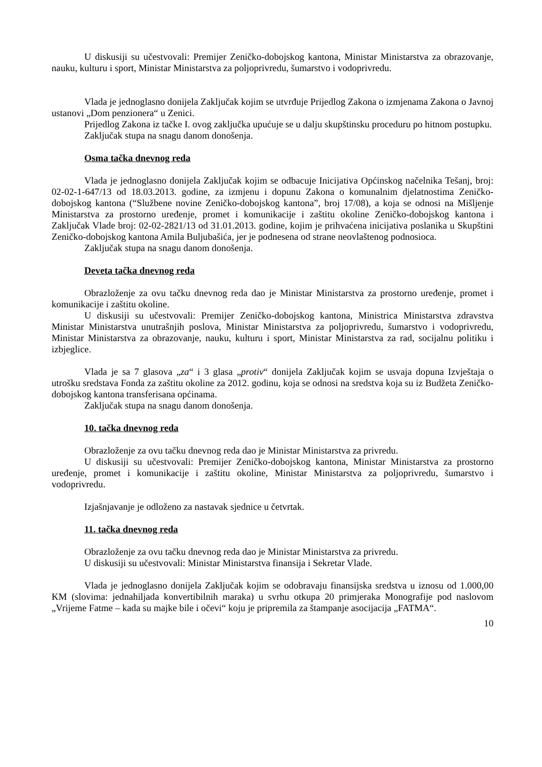U diskusiji su učestvovali: Premijer Zeničko-dobojskog kantona, Ministar Ministarstva za obrazovanje, nauku, kulturu i sport, Ministar Ministarstva za poljoprivredu, šumarstvo i vodoprivredu.
Vlada je jednoglasno donijela Zaključak kojim se utvrđuje Prijedlog Zakona o izmjenama Zakona o Javnoj ustanovi „Dom penzionera“ u Zenici.
Prijedlog Zakona iz tačke I. ovog zaključka upućuje se u dalju skupštinsku proceduru po hitnom postupku.
Zaključak stupa na snagu danom donošenja.
Osma tačka dnevnog reda
Vlada je jednoglasno donijela Zaključak kojim se odbacuje Inicijativa Općinskog načelnika Tešanj, broj: 02-02-1-647/13 od 18.03.2013. godine, za izmjenu i dopunu Zakona o komunalnim djelatnostima Zeničko-dobojskog kantona (“Službene novine Zeničko-dobojskog kantona”, broj 17/08), a koja se odnosi na Mišljenje Ministarstva za prostorno uređenje, promet i komunikacije i zaštitu okoline Zeničko-dobojskog kantona i Zaključak Vlade broj: 02-02-2821/13 od 31.01.2013. godine, kojim je prihvaćena inicijativa poslanika u Skupštini Zeničko-dobojskog kantona Amila Buljubašića, jer je podnesena od strane neovlaštenog podnosioca.
Zaključak stupa na snagu danom donošenja.
Deveta tačka dnevnog reda
Obrazloženje za ovu tačku dnevnog reda dao je Ministar Ministarstva za prostorno uređenje, promet i komunikacije i zaštitu okoline.
U diskusiji su učestvovali: Premijer Zeničko-dobojskog kantona, Ministrica Ministarstva zdravstva Ministar Ministarstva unutrašnjih poslova, Ministar Ministarstva za poljoprivredu, šumarstvo i vodoprivredu, Ministar Ministarstva za obrazovanje, nauku, kulturu i sport, Ministar Ministarstva za rad, socijalnu politiku i izbjeglice.
Vlada je sa 7 glasova „za“ i 3 glasa „protiv“ donijela Zaključak kojim se usvaja dopuna Izvještaja o utrošku sredstava Fonda za zaštitu okoline za 2012. godinu, koja se odnosi na sredstva koja su iz Budžeta Zeničko-dobojskog kantona transferisana općinama.
Zaključak stupa na snagu danom donošenja.
10. tačka dnevnog reda
Obrazloženje za ovu tačku dnevnog reda dao je Ministar Ministarstva za privredu.
U diskusiji su učestvovali: Premijer Zeničko-dobojskog kantona, Ministar Ministarstva za prostorno uređenje, promet i komunikacije i zaštitu okoline, Ministar Ministarstva za poljoprivredu, šumarstvo i vodoprivredu.
Izjašnjavanje je odloženo za nastavak sjednice u četvrtak.
11. tačka dnevnog reda
Obrazloženje za ovu tačku dnevnog reda dao je Ministar Ministarstva za privredu.
U diskusiji su učestvovali: Ministar Ministarstva finansija i Sekretar Vlade.
Vlada je jednoglasno donijela Zaključak kojim se odobravaju finansijska sredstva u iznosu od 1.000,00 KM (slovima: jednahiljada konvertibilnih maraka) u svrhu otkupa 20 primjeraka Monografije pod naslovom „Vrijeme Fatme – kada su majke bile i očevi“ koju je pripremila za štampanje asocijacija „FATMA“.
10